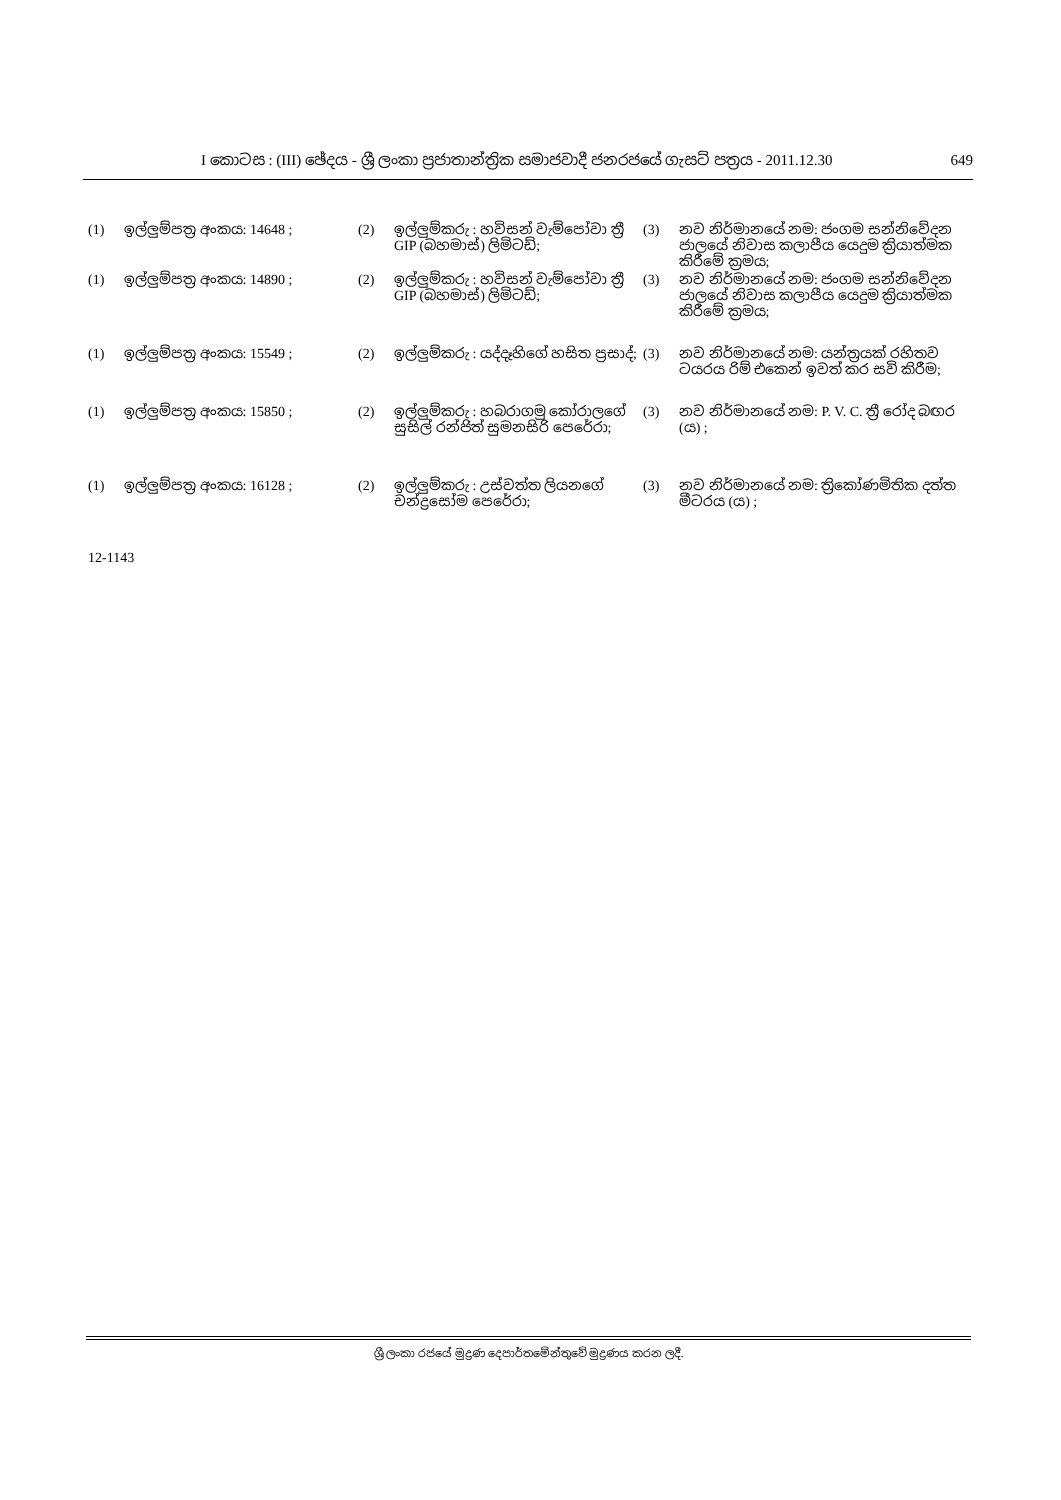I කොටස : (III) ඡේදය - ශ්‍රී ලංකා ප්‍රජාතාන්ත්‍රික සමාජවාදී ජනරජයේ ගැසට් පත්‍රය - 2011.12.30 649
(1) ඉල්ලුම්පත්‍ර අංකය: 14648 ; (2) ඉල්ලුම්කරු : හවිසන් වැම්පෝවා ත්‍රී GIP (බහමාස්) ලිමිටඩ්;
(3) නව නිර්මානයේ නම: ජංගම සන්නිවේදන ජාලයේ නිවාස කලාපීය යෙදුම ක්‍රියාත්මක කිරීමේ ක්‍රමය;
(1) ඉල්ලුම්පත්‍ර අංකය: 14890 ; (2) ඉල්ලුම්කරු : හවිසන් වැම්පෝවා ත්‍රී GIP (බහමාස්) ලිමිටඩ්;
(3) නව නිර්මානයේ නම: ජංගම සන්නිවේදන ජාලයේ නිවාස කලාපීය යෙදුම ක්‍රියාත්මක කිරීමේ ක්‍රමය;
(1) ඉල්ලුම්පත්‍ර අංකය: 15549 ; (2) ඉල්ලුම්කරු : යද්දෑහිගේ හසිත ප්‍රසාද්;
(3) නව නිර්මානයේ නම: යන්ත්‍රයක් රහිතව ටයරය රිම් එකෙන් ඉවත් කර සවි කිරීම;
(1) ඉල්ලුම්පත්‍ර අංකය: 15850 ; (2) ඉල්ලුම්කරු : හබරාගමු කෝරාලගේ සුසිල් රන්ජිත් සුමනසිරි පෙරේරා;
(3) නව නිර්මානයේ නම: P. V. C. ත්‍රී රෝද බඟර (ය) ;
(1) ඉල්ලුම්පත්‍ර අංකය: 16128 ; (2) ඉල්ලුම්කරු : උස්වත්ත ලියනගේ චන්ද්‍රසෝම පෙරේරා;
(3) නව නිර්මානයේ නම: ත්‍රිකෝණමිතික දත්ත මීටරය (ය) ;
12-1143
ශ්‍රී ලංකා රජයේ මුද්‍රණ දෙපාර්තමේන්තුවේ මුද්‍රණය කරන ලදී.